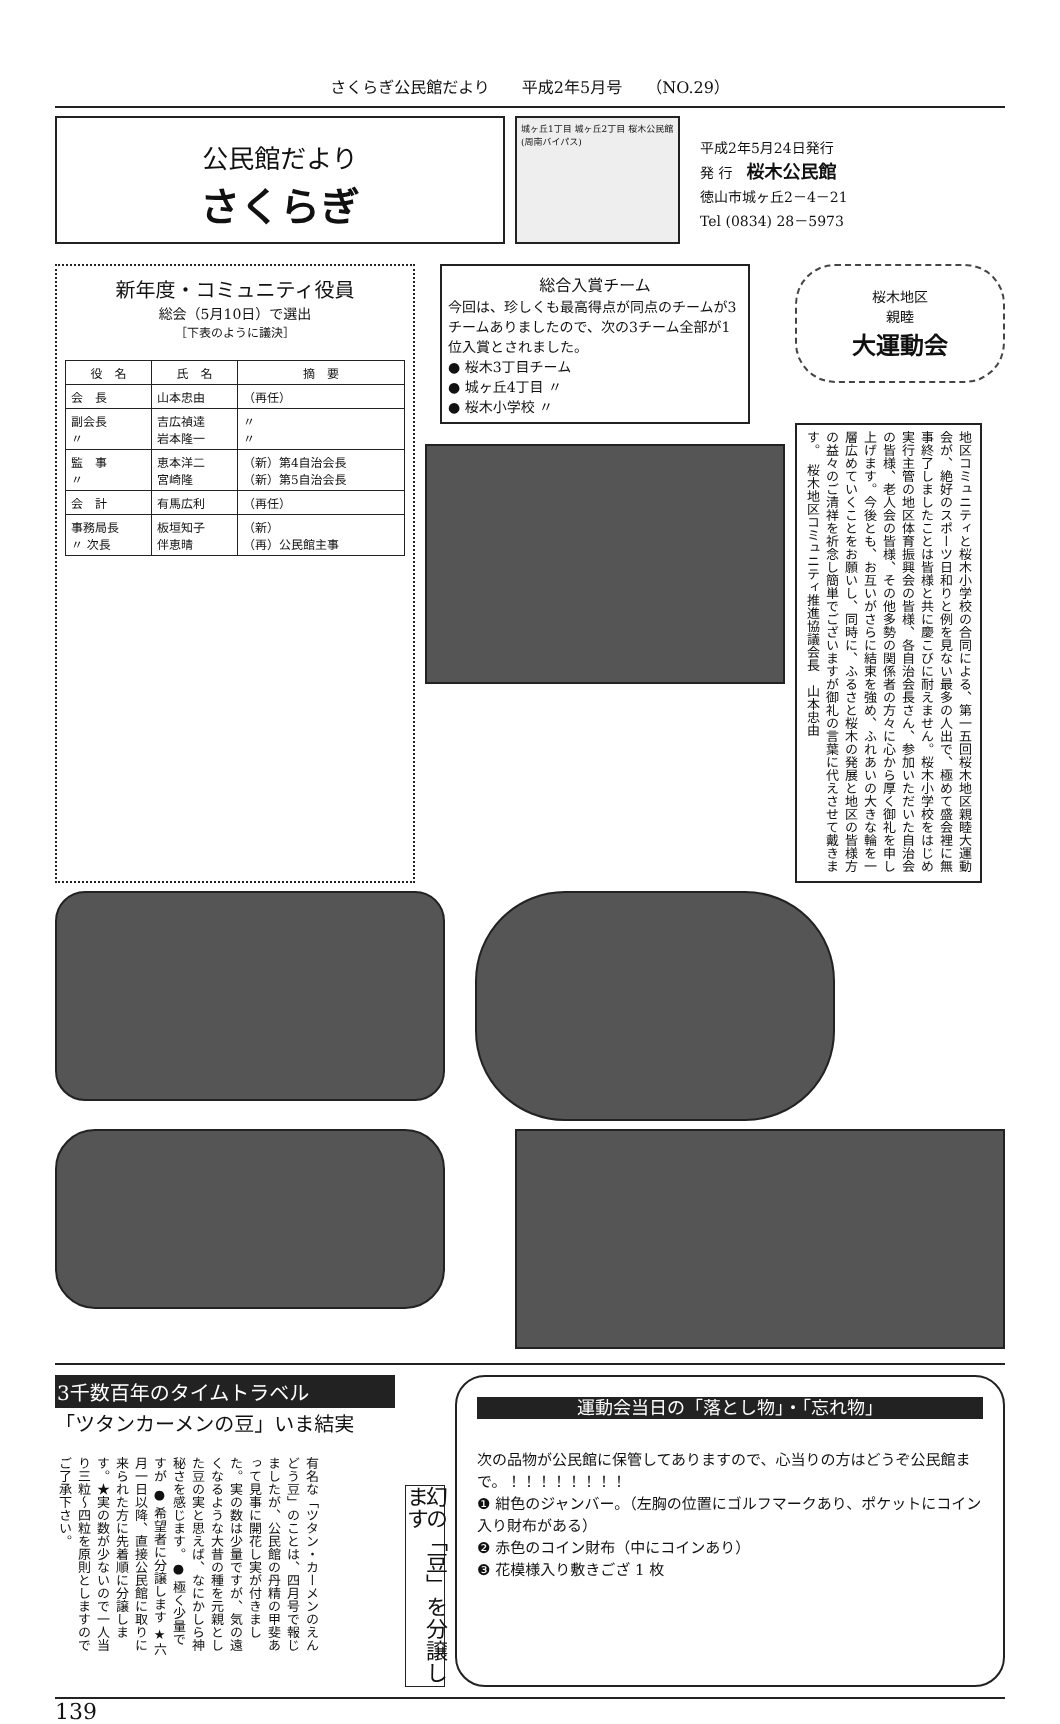さくらぎ公民館だより　　平成2年5月号　　（NO.29）
公民館だより
さくらぎ
城ヶ丘1丁目 城ヶ丘2丁目 桜木公民館 (周南バイパス)
平成2年5月24日発行
発 行　桜木公民館
徳山市城ヶ丘2－4－21
Tel (0834) 28－5973
新年度・コミュニティ役員
総会（5月10日）で選出
［下表のように議決］
| 役 名 | 氏 名 | 摘 要 |
| --- | --- | --- |
| 会 長 | 山本忠由 | （再任） |
| 副会長 〃 | 吉広禎達 岩本隆一 | 〃 〃 |
| 監 事 〃 | 恵本洋二 宮崎隆 | （新）第4自治会長 （新）第5自治会長 |
| 会 計 | 有馬広利 | （再任） |
| 事務局長 〃 次長 | 板垣知子 伴恵晴 | （新） （再）公民館主事 |
総合入賞チーム
今回は、珍しくも最高得点が同点のチームが3チームありましたので、次の3チーム全部が1位入賞とされました。
● 桜木3丁目チーム
● 城ヶ丘4丁目 〃
● 桜木小学校 〃
桜木地区
親睦
大運動会
地区コミュニティと桜木小学校の合同による、第一五回桜木地区親睦大運動会が、絶好のスポーツ日和りと例を見ない最多の人出で、極めて盛会裡に無事終了しましたことは皆様と共に慶こびに耐えません。桜木小学校をはじめ実行主管の地区体育振興会の皆様、各自治会長さん、参加いただいた自治会の皆様、老人会の皆様、その他多勢の関係者の方々に心から厚く御礼を申し上げます。今後とも、お互いがさらに結束を強め、ふれあいの大きな輪を一層広めていくことをお願いし、同時に、ふるさと桜木の発展と地区の皆様方の益々のご清祥を祈念し簡単でございますが御礼の言葉に代えさせて戴きます。　桜木地区コミュニティ推進協議会長　山本忠由
3千数百年のタイムトラベル
「ツタンカーメンの豆」いま結実
有名な「ツタン・カーメンのえんどう豆」のことは、四月号で報じましたが、公民館の丹精の甲斐あって見事に開花し実が付きました。実の数は少量ですが、気の遠くなるような大昔の種を元親とした豆の実と思えば、なにかしら神秘さを感じます。● 極く少量ですが ● 希望者に分譲します ★六月一日以降、直接公民館に取りに来られた方に先着順に分譲します。★実の数が少ないので一人当り三粒～四粒を原則としますのでご了承下さい。
幻の「豆」を分譲します
運動会当日の「落とし物」・「忘れ物」
次の品物が公民館に保管してありますので、心当りの方はどうぞ公民館まで。！！！！！！！！
❶ 紺色のジャンバー。（左胸の位置にゴルフマークあり、ポケットにコイン入り財布がある）
❷ 赤色のコイン財布（中にコインあり）
❸ 花模様入り敷きござ 1 枚
139